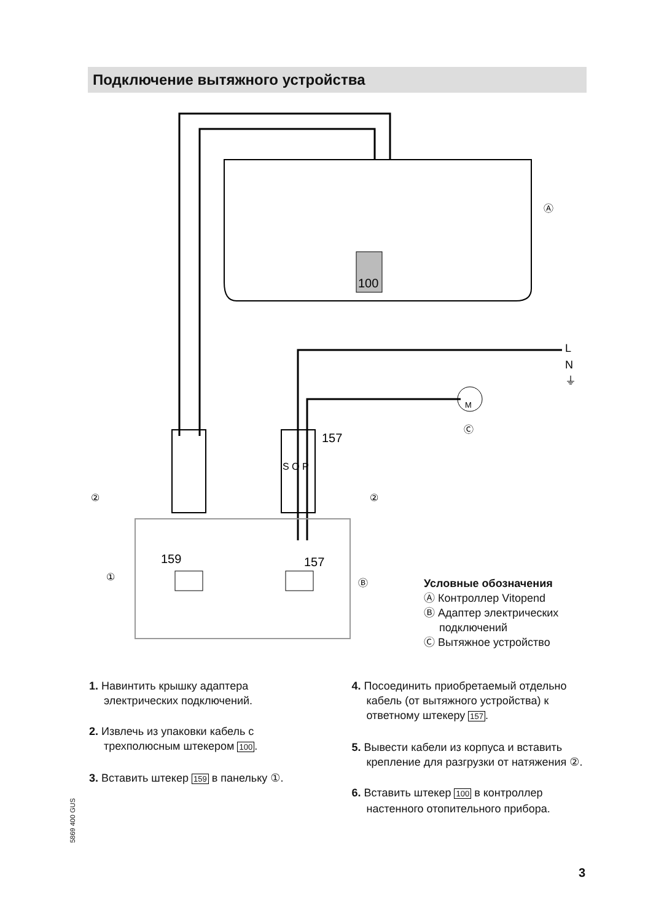Подключение вытяжного устройства
100
Ⓐ
L
N
⏚
M
Ⓒ
157
S O P
②
②
159
157
①
Ⓑ
Условные обозначения
Ⓐ Контроллер Vitopend
Ⓑ Адаптер электрических
подключений
Ⓒ Вытяжное устройство
1. Навинтить крышку адаптера электрических подключений.
2. Извлечь из упаковки кабель с трехполюсным штекером 100.
3. Вставить штекер 159 в панельку ①.
4. Посоединить приобретаемый отдельно кабель (от вытяжного устройства) к ответному штекеру 157.
5. Вывести кабели из корпуса и вставить крепление для разгрузки от натяжения ②.
6. Вставить штекер 100 в контроллер настенного отопительного прибора.
5869 400 GUS
3